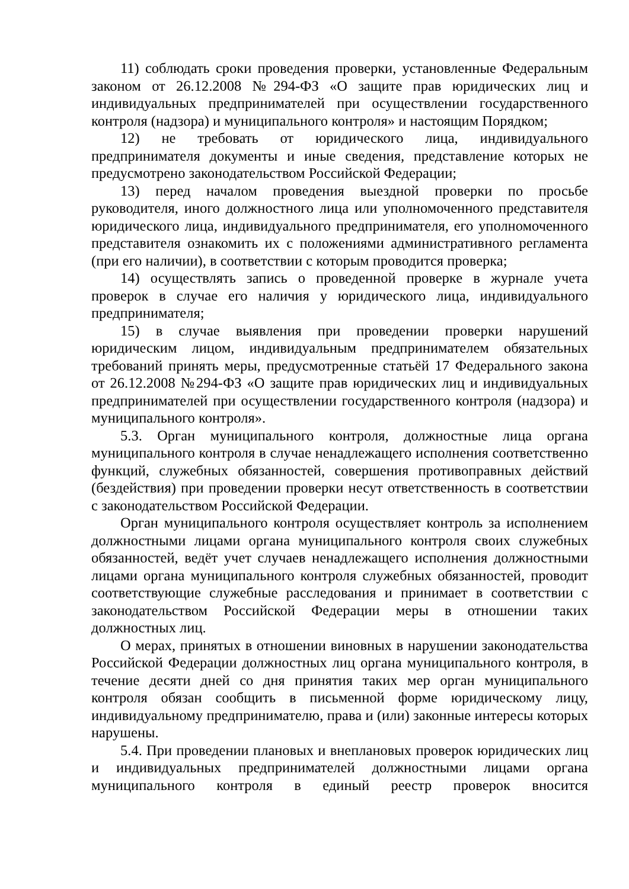11) соблюдать сроки проведения проверки, установленные Федеральным законом от 26.12.2008 №294-ФЗ «О защите прав юридических лиц и индивидуальных предпринимателей при осуществлении государственного контроля (надзора) и муниципального контроля» и настоящим Порядком;
12) не требовать от юридического лица, индивидуального предпринимателя документы и иные сведения, представление которых не предусмотрено законодательством Российской Федерации;
13) перед началом проведения выездной проверки по просьбе руководителя, иного должностного лица или уполномоченного представителя юридического лица, индивидуального предпринимателя, его уполномоченного представителя ознакомить их с положениями административного регламента (при его наличии), в соответствии с которым проводится проверка;
14) осуществлять запись о проведенной проверке в журнале учета проверок в случае его наличия у юридического лица, индивидуального предпринимателя;
15) в случае выявления при проведении проверки нарушений юридическим лицом, индивидуальным предпринимателем обязательных требований принять меры, предусмотренные статьёй 17 Федерального закона от 26.12.2008 №294-ФЗ «О защите прав юридических лиц и индивидуальных предпринимателей при осуществлении государственного контроля (надзора) и муниципального контроля».
5.3. Орган муниципального контроля, должностные лица органа муниципального контроля в случае ненадлежащего исполнения соответственно функций, служебных обязанностей, совершения противоправных действий (бездействия) при проведении проверки несут ответственность в соответствии с законодательством Российской Федерации.
Орган муниципального контроля осуществляет контроль за исполнением должностными лицами органа муниципального контроля своих служебных обязанностей, ведёт учет случаев ненадлежащего исполнения должностными лицами органа муниципального контроля служебных обязанностей, проводит соответствующие служебные расследования и принимает в соответствии с законодательством Российской Федерации меры в отношении таких должностных лиц.
О мерах, принятых в отношении виновных в нарушении законодательства Российской Федерации должностных лиц органа муниципального контроля, в течение десяти дней со дня принятия таких мер орган муниципального контроля обязан сообщить в письменной форме юридическому лицу, индивидуальному предпринимателю, права и (или) законные интересы которых нарушены.
5.4. При проведении плановых и внеплановых проверок юридических лиц и индивидуальных предпринимателей должностными лицами органа муниципального контроля в единый реестр проверок вносится